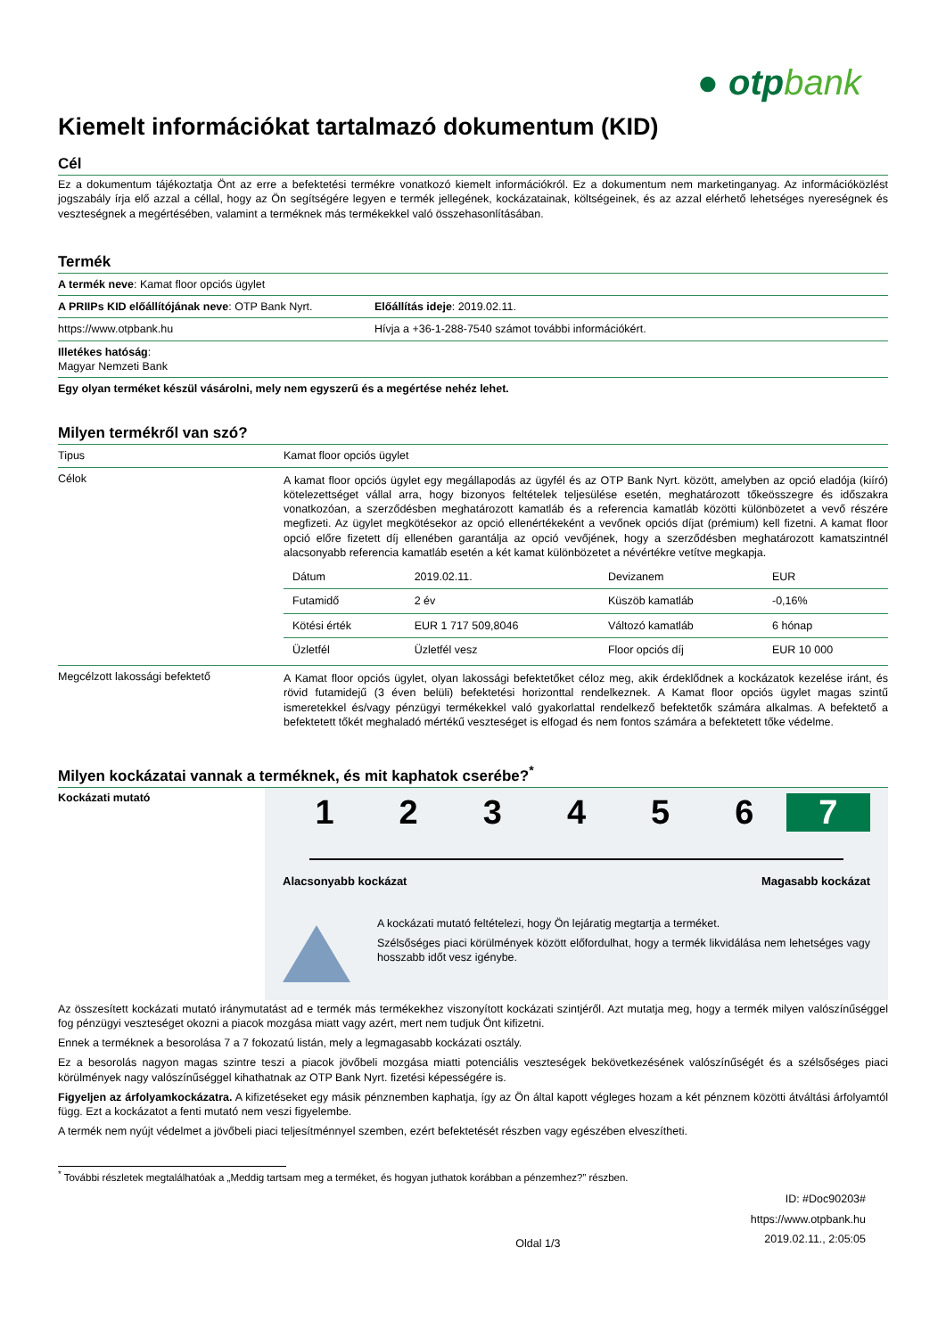● otpbank
Kiemelt információkat tartalmazó dokumentum (KID)
Cél
Ez a dokumentum tájékoztatja Önt az erre a befektetési termékre vonatkozó kiemelt információkról. Ez a dokumentum nem marketinganyag. Az információközlést jogszabály írja elő azzal a céllal, hogy az Ön segítségére legyen e termék jellegének, kockázatainak, költségeinek, és az azzal elérhető lehetséges nyereségnek és veszteségnek a megértésében, valamint a terméknek más termékekkel való összehasonlításában.
Termék
| A termék neve : Kamat floor opciós ügylet | |
| A PRIIPs KID előállítójának neve : OTP Bank Nyrt. | Előállítás ideje : 2019.02.11. |
| https://www.otpbank.hu | Hívja a +36-1-288-7540 számot további információkért. |
| Illetékes hatóság : Magyar Nemzeti Bank | |
| Egy olyan terméket készül vásárolni, mely nem egyszerű és a megértése nehéz lehet. | |
Milyen termékről van szó?
| Tipus | Kamat floor opciós ügylet |
| Célok | A kamat floor opciós ügylet egy megállapodás az ügyfél és az OTP Bank Nyrt. között, amelyben az opció eladója (kiíró) kötelezettséget vállal arra, hogy bizonyos feltételek teljesülése esetén, meghatározott tőkeösszegre és időszakra vonatkozóan, a szerződésben meghatározott kamatláb és a referencia kamatláb közötti különbözetet a vevő részére megfizeti. Az ügylet megkötésekor az opció ellenértékeként a vevőnek opciós díjat (prémium) kell fizetni. A kamat floor opció előre fizetett díj ellenében garantálja az opció vevőjének, hogy a szerződésben meghatározott kamatszintnél alacsonyabb referencia kamatláb esetén a két kamat különbözetet a névértékre vetítve megkapja. / Dátum / 2019.02.11. / Devizanem / EUR / / Futamidő / 2 év / Küszöb kamatláb / -0,16% / / Kötési érték / EUR 1 717 509,8046 / Változó kamatláb / 6 hónap / / Üzletfél / Üzletfél vesz / Floor opciós díj / EUR 10 000 / |
| Megcélzott lakossági befektető | A Kamat floor opciós ügylet, olyan lakossági befektetőket céloz meg, akik érdeklődnek a kockázatok kezelése iránt, és rövid futamidejű (3 éven belüli) befektetési horizonttal rendelkeznek. A Kamat floor opciós ügylet magas szintű ismeretekkel és/vagy pénzügyi termékekkel való gyakorlattal rendelkező befektetők számára alkalmas. A befektető a befektetett tőkét meghaladó mértékű veszteséget is elfogad és nem fontos számára a befektetett tőke védelme. |
Milyen kockázatai vannak a terméknek, és mit kaphatok cserébe?<sup>*</sup>
Kockázati mutató
1 2 3 4 5 6 7
Alacsonyabb kockázat Magasabb kockázat
A kockázati mutató feltételezi, hogy Ön lejáratig megtartja a terméket.
Szélsőséges piaci körülmények között előfordulhat, hogy a termék likvidálása nem lehetséges vagy hosszabb időt vesz igénybe.
Az összesített kockázati mutató iránymutatást ad e termék más termékekhez viszonyított kockázati szintjéről. Azt mutatja meg, hogy a termék milyen valószínűséggel fog pénzügyi veszteséget okozni a piacok mozgása miatt vagy azért, mert nem tudjuk Önt kifizetni.
Ennek a terméknek a besorolása 7 a 7 fokozatú listán, mely a legmagasabb kockázati osztály.
Ez a besorolás nagyon magas szintre teszi a piacok jövőbeli mozgása miatti potenciális veszteségek bekövetkezésének valószínűségét és a szélsőséges piaci körülmények nagy valószínűséggel kihathatnak az OTP Bank Nyrt. fizetési képességére is.
Figyeljen az árfolyamkockázatra. A kifizetéseket egy másik pénznemben kaphatja, így az Ön által kapott végleges hozam a két pénznem közötti átváltási árfolyamtól függ. Ezt a kockázatot a fenti mutató nem veszi figyelembe.
A termék nem nyújt védelmet a jövőbeli piaci teljesítménnyel szemben, ezért befektetését részben vagy egészében elveszítheti.
<sup>*</sup> További részletek megtalálhatóak a „Meddig tartsam meg a terméket, és hogyan juthatok korábban a pénzemhez?” részben.
Oldal 1/3
ID: #Doc90203#
https://www.otpbank.hu
2019.02.11., 2:05:05